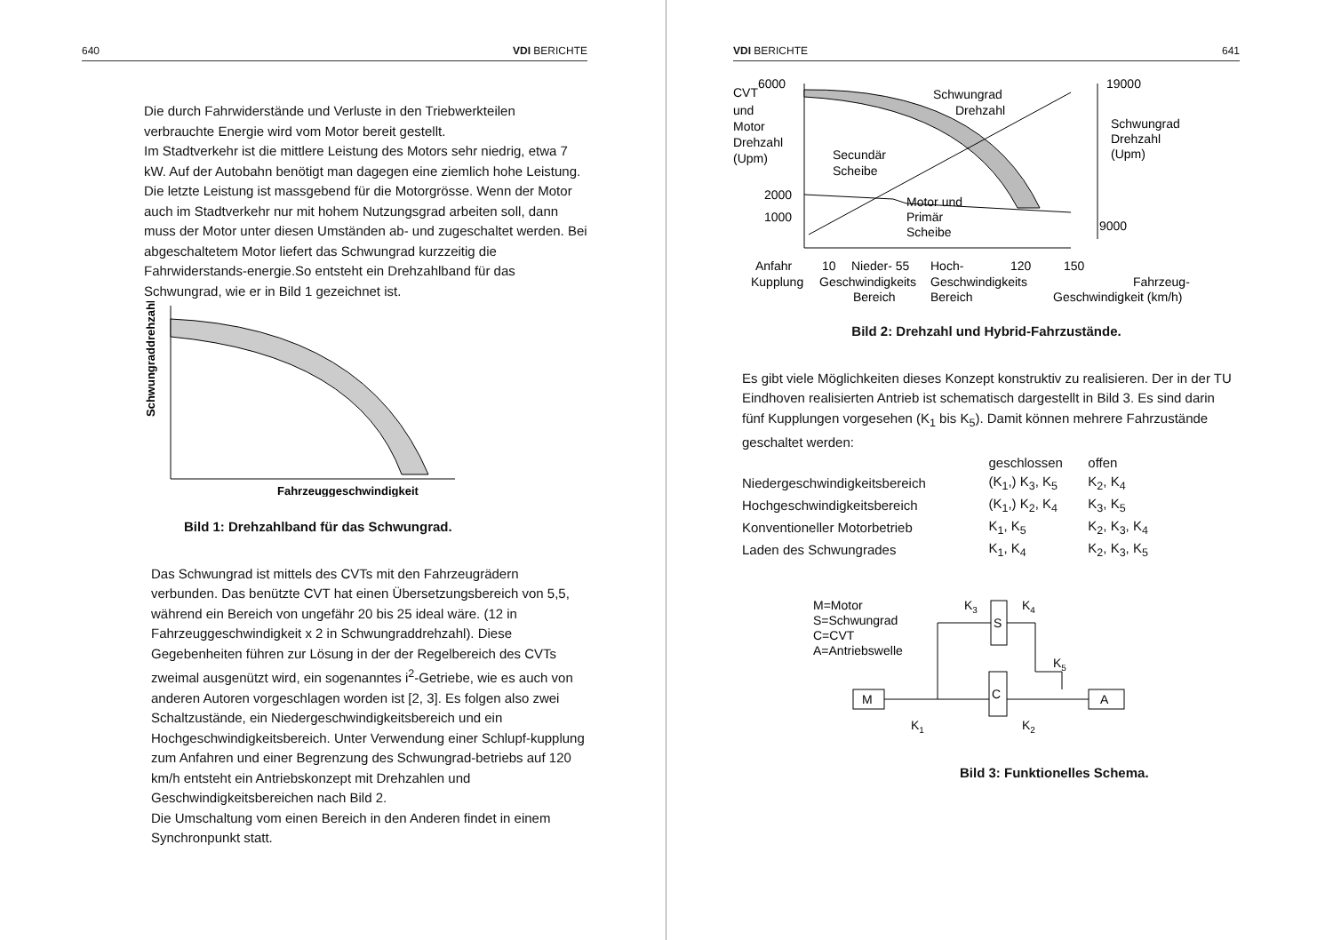640 VDI BERICHTE
Die durch Fahrwiderstände und Verluste in den Triebwerkteilen verbrauchte Energie wird vom Motor bereit gestellt.
Im Stadtverkehr ist die mittlere Leistung des Motors sehr niedrig, etwa 7 kW. Auf der Autobahn benötigt man dagegen eine ziemlich hohe Leistung. Die letzte Leistung ist massgebend für die Motorgrösse. Wenn der Motor auch im Stadtverkehr nur mit hohem Nutzungsgrad arbeiten soll, dann muss der Motor unter diesen Umständen ab- und zugeschaltet werden. Bei abgeschaltetem Motor liefert das Schwungrad kurzzeitig die Fahrwiderstands-energie.So entsteht ein Drehzahlband für das Schwungrad, wie er in Bild 1 gezeichnet ist.
Schwungraddrehzahl
Fahrzeuggeschwindigkeit
Bild 1: Drehzahlband für das Schwungrad.
Das Schwungrad ist mittels des CVTs mit den Fahrzeugrädern verbunden. Das benützte CVT hat einen Übersetzungsbereich von 5,5, während ein Bereich von ungefähr 20 bis 25 ideal wäre. (12 in Fahrzeuggeschwindigkeit x 2 in Schwungraddrehzahl). Diese Gegebenheiten führen zur Lösung in der der Regelbereich des CVTs zweimal ausgenützt wird, ein sogenanntes i<sup>2</sup>-Getriebe, wie es auch von anderen Autoren vorgeschlagen worden ist [2, 3]. Es folgen also zwei Schaltzustände, ein Niedergeschwindigkeitsbereich und ein Hochgeschwindigkeitsbereich. Unter Verwendung einer Schlupf-kupplung zum Anfahren und einer Begrenzung des Schwungrad-betriebs auf 120 km/h entsteht ein Antriebskonzept mit Drehzahlen und Geschwindigkeitsbereichen nach Bild 2.
Die Umschaltung vom einen Bereich in den Anderen findet in einem Synchronpunkt statt.
VDI BERICHTE 641
CVT
6000
und
Motor
Drehzahl
(Upm)
2000
1000
Schwungrad
Drehzahl
Secundär
Scheibe
Motor und
Primär
Scheibe
19000
Schwungrad
Drehzahl
(Upm)
9000
Anfahr
10
Nieder- 55
Hoch-
120
150
Kupplung
Geschwindigkeits
Geschwindigkeits
Fahrzeug-
Bereich
Bereich
Geschwindigkeit (km/h)
Bild 2: Drehzahl und Hybrid-Fahrzustände.
Es gibt viele Möglichkeiten dieses Konzept konstruktiv zu realisieren. Der in der TU Eindhoven realisierten Antrieb ist schematisch dargestellt in Bild 3. Es sind darin fünf Kupplungen vorgesehen (K<sub>1</sub> bis K<sub>5</sub>). Damit können mehrere Fahrzustände geschaltet werden:
| | geschlossen | offen |
| --- | --- | --- |
| Niedergeschwindigkeitsbereich | (K<sub>1</sub>,) K<sub>3</sub>, K<sub>5</sub> | K<sub>2</sub>, K<sub>4</sub> |
| Hochgeschwindigkeitsbereich | (K<sub>1</sub>,) K<sub>2</sub>, K<sub>4</sub> | K<sub>3</sub>, K<sub>5</sub> |
| Konventioneller Motorbetrieb | K<sub>1</sub>, K<sub>5</sub> | K<sub>2</sub>, K<sub>3</sub>, K<sub>4</sub> |
| Laden des Schwungrades | K<sub>1</sub>, K<sub>4</sub> | K<sub>2</sub>, K<sub>3</sub>, K<sub>5</sub> |
M=Motor
S=Schwungrad
C=CVT
A=Antriebswelle
K3
K4
K5
K1
K2
S
C
M
A
Bild 3: Funktionelles Schema.